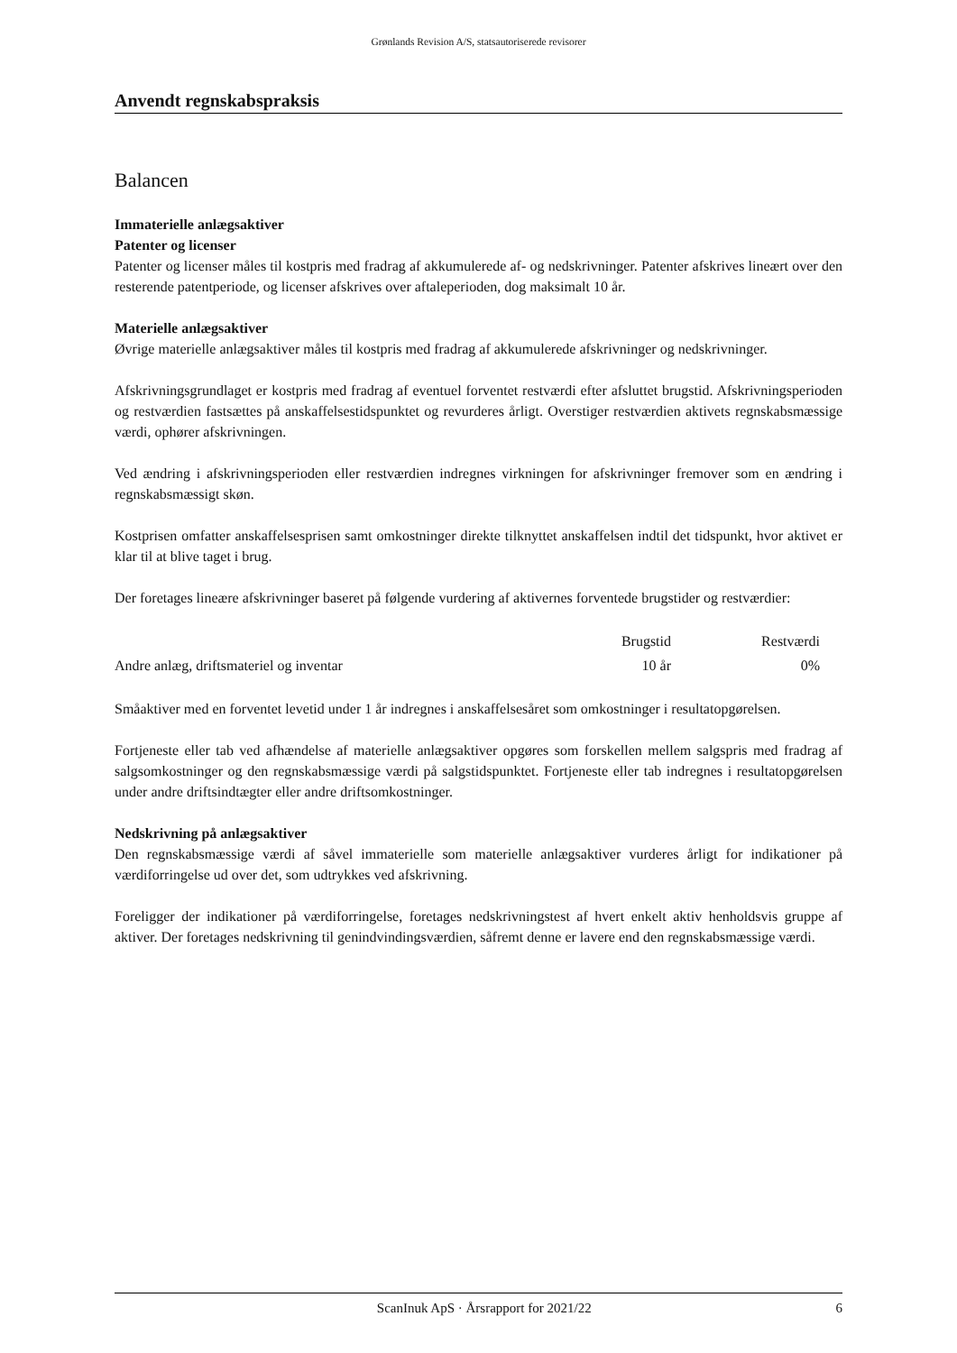Grønlands Revision A/S, statsautoriserede revisorer
Anvendt regnskabspraksis
Balancen
Immaterielle anlægsaktiver
Patenter og licenser
Patenter og licenser måles til kostpris med fradrag af akkumulerede af- og nedskrivninger. Patenter afskrives lineært over den resterende patentperiode, og licenser afskrives over aftaleperioden, dog maksimalt 10 år.
Materielle anlægsaktiver
Øvrige materielle anlægsaktiver måles til kostpris med fradrag af akkumulerede afskrivninger og nedskrivninger.
Afskrivningsgrundlaget er kostpris med fradrag af eventuel forventet restværdi efter afsluttet brugstid. Afskrivningsperioden og restværdien fastsættes på anskaffelsestidspunktet og revurderes årligt. Overstiger restværdien aktivets regnskabsmæssige værdi, ophører afskrivningen.
Ved ændring i afskrivningsperioden eller restværdien indregnes virkningen for afskrivninger fremover som en ændring i regnskabsmæssigt skøn.
Kostprisen omfatter anskaffelsesprisen samt omkostninger direkte tilknyttet anskaffelsen indtil det tidspunkt, hvor aktivet er klar til at blive taget i brug.
Der foretages lineære afskrivninger baseret på følgende vurdering af aktivernes forventede brugstider og restværdier:
| | Brugstid | Restværdi |
| --- | --- | --- |
| Andre anlæg, driftsmateriel og inventar | 10 år | 0% |
Småaktiver med en forventet levetid under 1 år indregnes i anskaffelsesåret som omkostninger i resultatopgørelsen.
Fortjeneste eller tab ved afhændelse af materielle anlægsaktiver opgøres som forskellen mellem salgspris med fradrag af salgsomkostninger og den regnskabsmæssige værdi på salgstidspunktet. Fortjeneste eller tab indregnes i resultatopgørelsen under andre driftsindtægter eller andre driftsomkostninger.
Nedskrivning på anlægsaktiver
Den regnskabsmæssige værdi af såvel immaterielle som materielle anlægsaktiver vurderes årligt for indikationer på værdiforringelse ud over det, som udtrykkes ved afskrivning.
Foreligger der indikationer på værdiforringelse, foretages nedskrivningstest af hvert enkelt aktiv henholdsvis gruppe af aktiver. Der foretages nedskrivning til genindvindingsværdien, såfremt denne er lavere end den regnskabsmæssige værdi.
ScanInuk ApS · Årsrapport for 2021/22 6